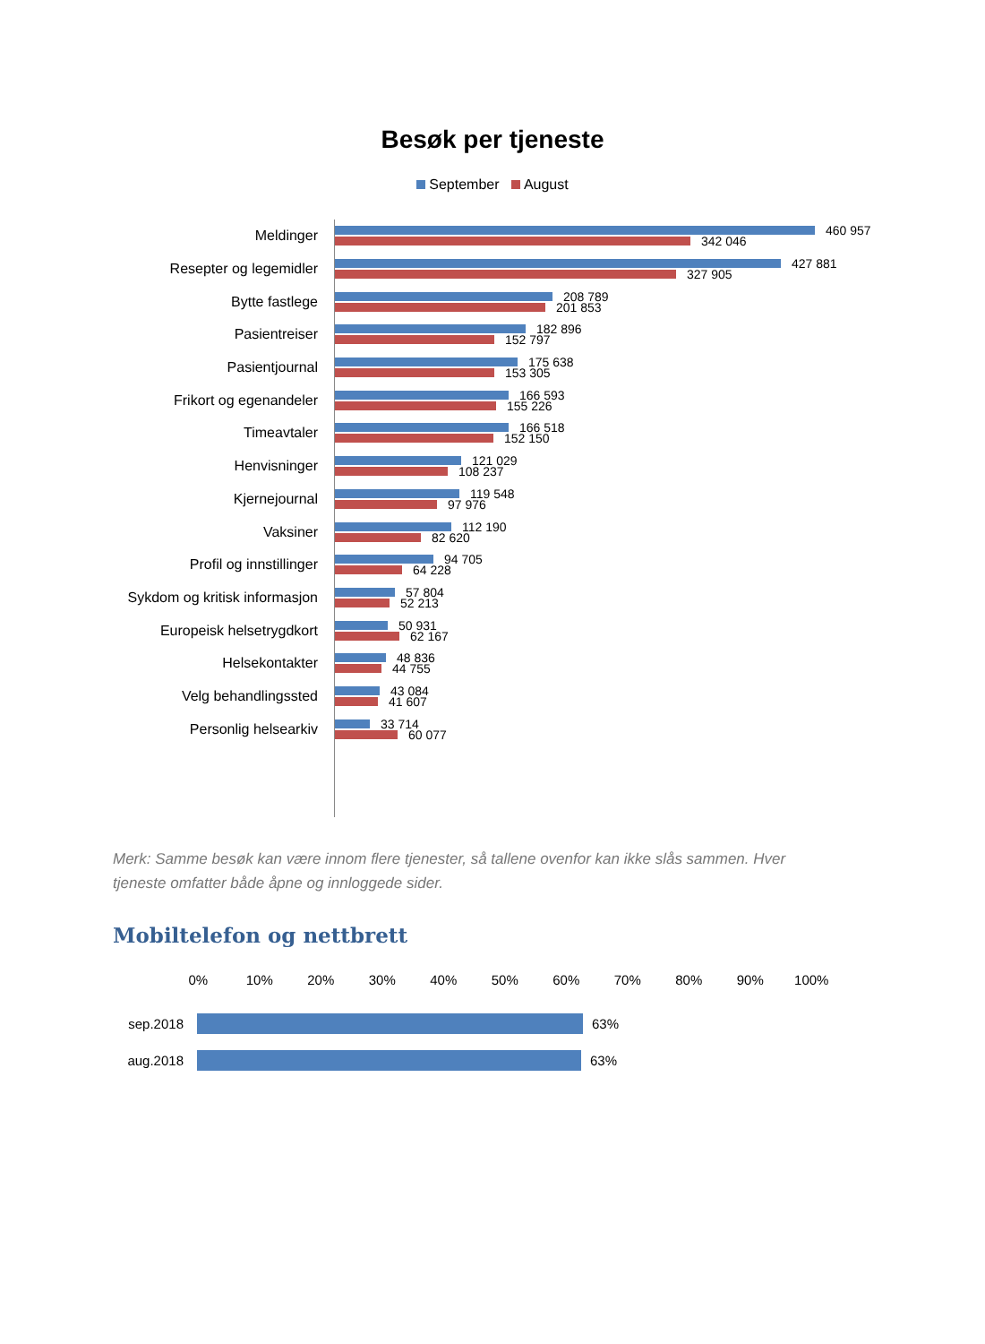Besøk per tjeneste
September August
Meldinger
460 957
342 046
Resepter og legemidler
427 881
327 905
Bytte fastlege
208 789
201 853
Pasientreiser
182 896
152 797
Pasientjournal
175 638
153 305
Frikort og egenandeler
166 593
155 226
Timeavtaler
166 518
152 150
Henvisninger
121 029
108 237
Kjernejournal
119 548
97 976
Vaksiner
112 190
82 620
Profil og innstillinger
94 705
64 228
Sykdom og kritisk informasjon
57 804
52 213
Europeisk helsetrygdkort
50 931
62 167
Helsekontakter
48 836
44 755
Velg behandlingssted
43 084
41 607
Personlig helsearkiv
33 714
60 077
Merk: Samme besøk kan være innom flere tjenester, så tallene ovenfor kan ikke slås sammen. Hver tjeneste omfatter både åpne og innloggede sider.
Mobiltelefon og nettbrett
0% 10% 20% 30% 40% 50% 60% 70% 80% 90% 100%
sep.2018
63%
aug.2018
63%